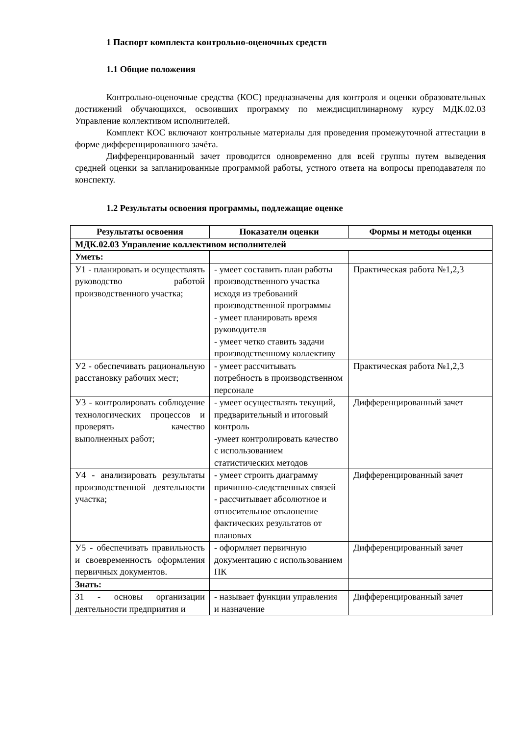1 Паспорт комплекта контрольно-оценочных средств
1.1 Общие положения
Контрольно-оценочные средства (КОС) предназначены для контроля и оценки образовательных достижений обучающихся, освоивших программу по междисциплинарному курсу МДК.02.03 Управление коллективом исполнителей.
Комплект КОС включают контрольные материалы для проведения промежуточной аттестации в форме дифференцированного зачёта.
Дифференцированный зачет проводится одновременно для всей группы путем выведения средней оценки за запланированные программой работы, устного ответа на вопросы преподавателя по конспекту.
1.2 Результаты освоения программы, подлежащие оценке
| Результаты освоения | Показатели оценки | Формы и методы оценки |
| --- | --- | --- |
| МДК.02.03 Управление коллективом исполнителей | | |
| Уметь: | | |
| У1 - планировать и осуществлять руководство работой производственного участка; | - умеет составить план работы производственного участка исходя из требований производственной программы - умеет планировать время руководителя - умеет четко ставить задачи производственному коллективу | Практическая работа №1,2,3 |
| У2 - обеспечивать рациональную расстановку рабочих мест; | - умеет рассчитывать потребность в производственном персонале | Практическая работа №1,2,3 |
| У3 - контролировать соблюдение технологических процессов и проверять качество выполненных работ; | - умеет осуществлять текущий, предварительный и итоговый контроль -умеет контролировать качество с использованием статистических методов | Дифференцированный зачет |
| У4 - анализировать результаты производственной деятельности участка; | - умеет строить диаграмму причинно-следственных связей - рассчитывает абсолютное и относительное отклонение фактических результатов от плановых | Дифференцированный зачет |
| У5 - обеспечивать правильность и своевременность оформления первичных документов. | - оформляет первичную документацию с использованием ПК | Дифференцированный зачет |
| Знать: | | |
| З1 - основы организации деятельности предприятия и | - называет функции управления и назначение | Дифференцированный зачет |